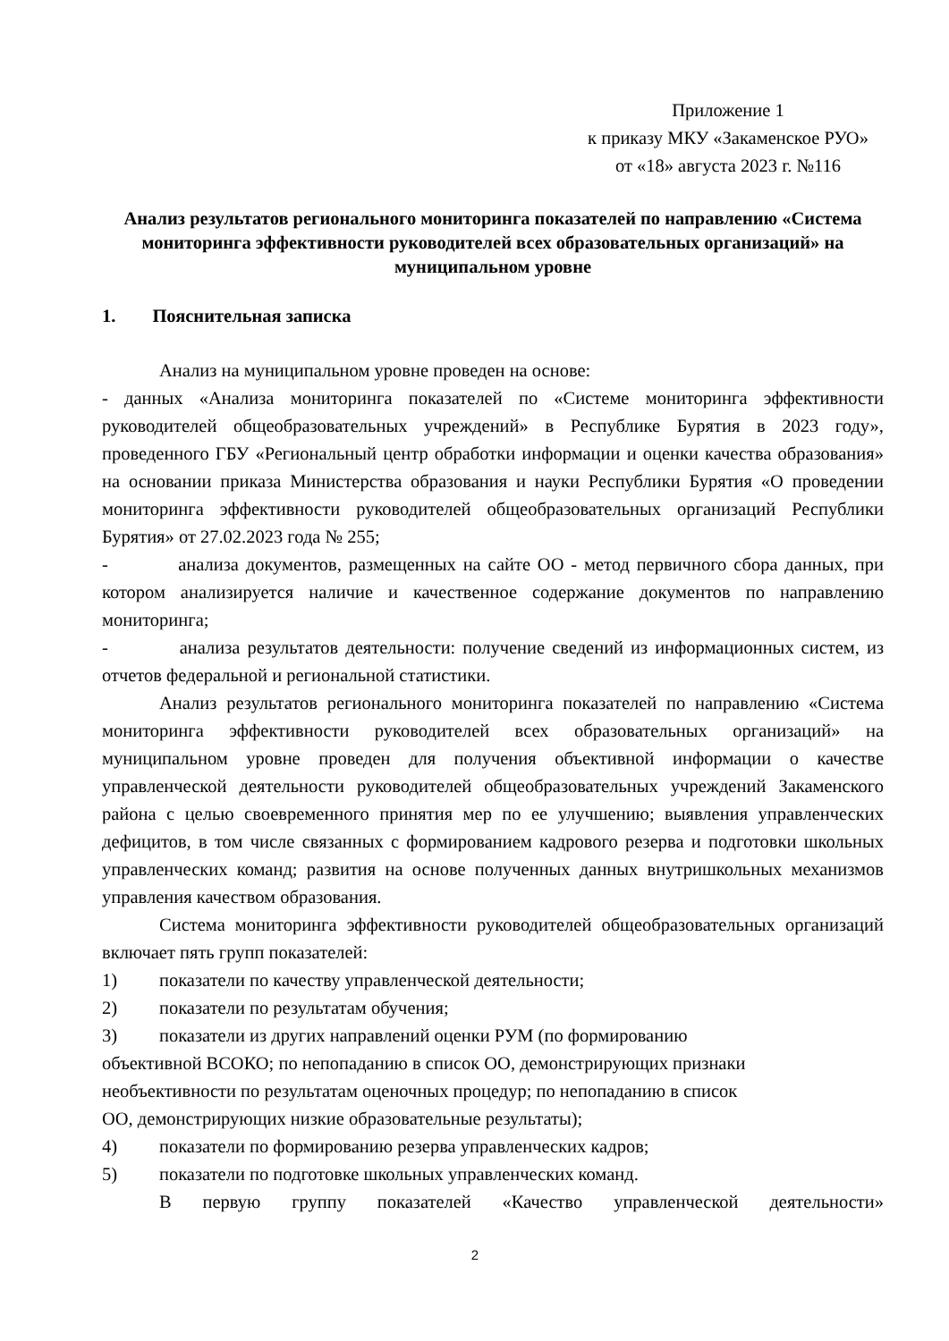Приложение 1
к приказу МКУ «Закаменское РУО»
от «18» августа 2023 г. №116
Анализ результатов регионального мониторинга показателей по направлению «Система мониторинга эффективности руководителей всех образовательных организаций» на муниципальном уровне
1. Пояснительная записка
Анализ на муниципальном уровне проведен на основе:
- данных «Анализа мониторинга показателей по «Системе мониторинга эффективности руководителей общеобразовательных учреждений» в Республике Бурятия в 2023 году», проведенного ГБУ «Региональный центр обработки информации и оценки качества образования» на основании приказа Министерства образования и науки Республики Бурятия «О проведении мониторинга эффективности руководителей общеобразовательных организаций Республики Бурятия» от 27.02.2023 года № 255;
- анализа документов, размещенных на сайте ОО - метод первичного сбора данных, при котором анализируется наличие и качественное содержание документов по направлению мониторинга;
- анализа результатов деятельности: получение сведений из информационных систем, из отчетов федеральной и региональной статистики.
Анализ результатов регионального мониторинга показателей по направлению «Система мониторинга эффективности руководителей всех образовательных организаций» на муниципальном уровне проведен для получения объективной информации о качестве управленческой деятельности руководителей общеобразовательных учреждений Закаменского района с целью своевременного принятия мер по ее улучшению; выявления управленческих дефицитов, в том числе связанных с формированием кадрового резерва и подготовки школьных управленческих команд; развития на основе полученных данных внутришкольных механизмов управления качеством образования.
Система мониторинга эффективности руководителей общеобразовательных организаций включает пять групп показателей:
1) показатели по качеству управленческой деятельности;
2) показатели по результатам обучения;
3) показатели из других направлений оценки РУМ (по формированию
объективной ВСОКО; по непопаданию в список ОО, демонстрирующих признаки необъективности по результатам оценочных процедур; по непопаданию в список ОО, демонстрирующих низкие образовательные результаты);
4) показатели по формированию резерва управленческих кадров;
5) показатели по подготовке школьных управленческих команд.
В первую группу показателей «Качество управленческой деятельности»
2